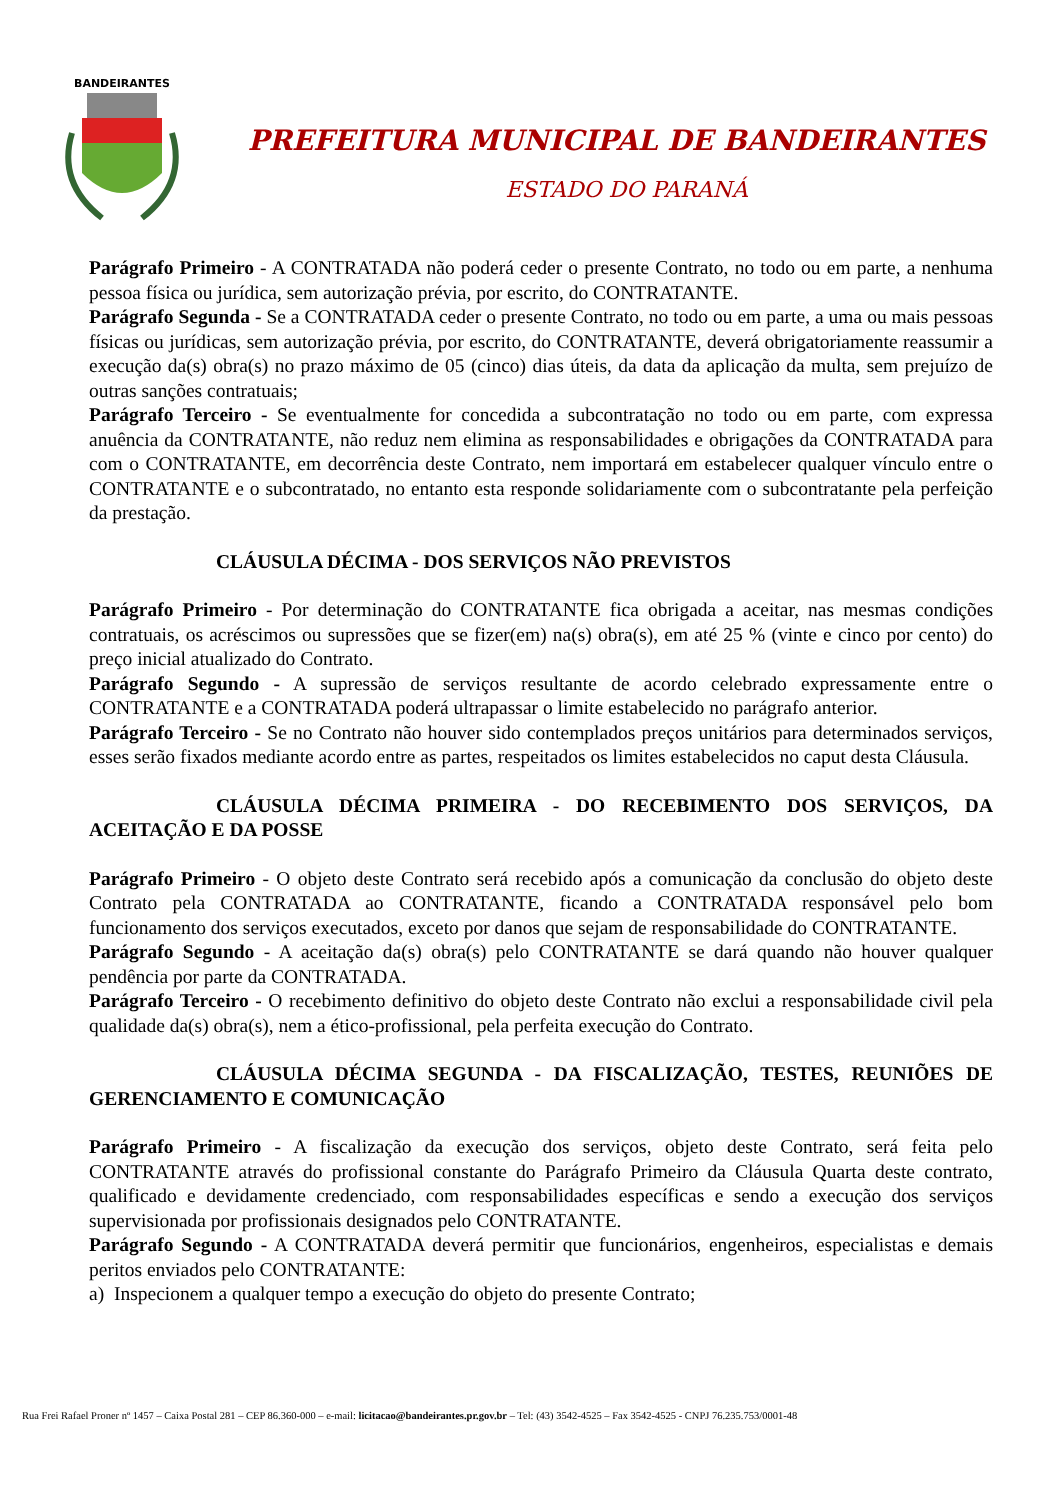BANDEIRANTES
PREFEITURA MUNICIPAL DE BANDEIRANTES
ESTADO DO PARANÁ
Parágrafo Primeiro - A CONTRATADA não poderá ceder o presente Contrato, no todo ou em parte, a nenhuma pessoa física ou jurídica, sem autorização prévia, por escrito, do CONTRATANTE.
Parágrafo Segunda - Se a CONTRATADA ceder o presente Contrato, no todo ou em parte, a uma ou mais pessoas físicas ou jurídicas, sem autorização prévia, por escrito, do CONTRATANTE, deverá obrigatoriamente reassumir a execução da(s) obra(s) no prazo máximo de 05 (cinco) dias úteis, da data da aplicação da multa, sem prejuízo de outras sanções contratuais;
Parágrafo Terceiro - Se eventualmente for concedida a subcontratação no todo ou em parte, com expressa anuência da CONTRATANTE, não reduz nem elimina as responsabilidades e obrigações da CONTRATADA para com o CONTRATANTE, em decorrência deste Contrato, nem importará em estabelecer qualquer vínculo entre o CONTRATANTE e o subcontratado, no entanto esta responde solidariamente com o subcontratante pela perfeição da prestação.
CLÁUSULA DÉCIMA - DOS SERVIÇOS NÃO PREVISTOS
Parágrafo Primeiro - Por determinação do CONTRATANTE fica obrigada a aceitar, nas mesmas condições contratuais, os acréscimos ou supressões que se fizer(em) na(s) obra(s), em até 25 % (vinte e cinco por cento) do preço inicial atualizado do Contrato.
Parágrafo Segundo - A supressão de serviços resultante de acordo celebrado expressamente entre o CONTRATANTE e a CONTRATADA poderá ultrapassar o limite estabelecido no parágrafo anterior.
Parágrafo Terceiro - Se no Contrato não houver sido contemplados preços unitários para determinados serviços, esses serão fixados mediante acordo entre as partes, respeitados os limites estabelecidos no caput desta Cláusula.
CLÁUSULA DÉCIMA PRIMEIRA - DO RECEBIMENTO DOS SERVIÇOS, DA ACEITAÇÃO E DA POSSE
Parágrafo Primeiro - O objeto deste Contrato será recebido após a comunicação da conclusão do objeto deste Contrato pela CONTRATADA ao CONTRATANTE, ficando a CONTRATADA responsável pelo bom funcionamento dos serviços executados, exceto por danos que sejam de responsabilidade do CONTRATANTE.
Parágrafo Segundo - A aceitação da(s) obra(s) pelo CONTRATANTE se dará quando não houver qualquer pendência por parte da CONTRATADA.
Parágrafo Terceiro - O recebimento definitivo do objeto deste Contrato não exclui a responsabilidade civil pela qualidade da(s) obra(s), nem a ético-profissional, pela perfeita execução do Contrato.
CLÁUSULA DÉCIMA SEGUNDA - DA FISCALIZAÇÃO, TESTES, REUNIÕES DE GERENCIAMENTO E COMUNICAÇÃO
Parágrafo Primeiro - A fiscalização da execução dos serviços, objeto deste Contrato, será feita pelo CONTRATANTE através do profissional constante do Parágrafo Primeiro da Cláusula Quarta deste contrato, qualificado e devidamente credenciado, com responsabilidades específicas e sendo a execução dos serviços supervisionada por profissionais designados pelo CONTRATANTE.
Parágrafo Segundo - A CONTRATADA deverá permitir que funcionários, engenheiros, especialistas e demais peritos enviados pelo CONTRATANTE:
a) Inspecionem a qualquer tempo a execução do objeto do presente Contrato;
Rua Frei Rafael Proner nº 1457 – Caixa Postal 281 – CEP 86.360-000 – e-mail: licitacao@bandeirantes.pr.gov.br – Tel: (43) 3542-4525 – Fax 3542-4525 - CNPJ 76.235.753/0001-48